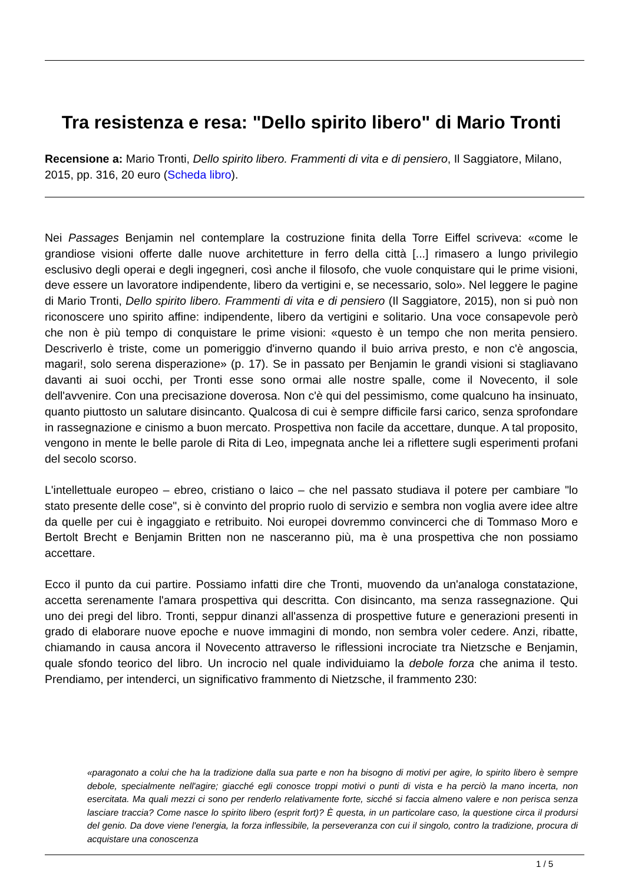Tra resistenza e resa: "Dello spirito libero" di Mario Tronti
Recensione a: Mario Tronti, Dello spirito libero. Frammenti di vita e di pensiero, Il Saggiatore, Milano, 2015, pp. 316, 20 euro (Scheda libro).
Nei Passages Benjamin nel contemplare la costruzione finita della Torre Eiffel scriveva: «come le grandiose visioni offerte dalle nuove architetture in ferro della città [...] rimasero a lungo privilegio esclusivo degli operai e degli ingegneri, così anche il filosofo, che vuole conquistare qui le prime visioni, deve essere un lavoratore indipendente, libero da vertigini e, se necessario, solo». Nel leggere le pagine di Mario Tronti, Dello spirito libero. Frammenti di vita e di pensiero (Il Saggiatore, 2015), non si può non riconoscere uno spirito affine: indipendente, libero da vertigini e solitario. Una voce consapevole però che non è più tempo di conquistare le prime visioni: «questo è un tempo che non merita pensiero. Descriverlo è triste, come un pomeriggio d'inverno quando il buio arriva presto, e non c'è angoscia, magari!, solo serena disperazione» (p. 17). Se in passato per Benjamin le grandi visioni si stagliavano davanti ai suoi occhi, per Tronti esse sono ormai alle nostre spalle, come il Novecento, il sole dell'avvenire. Con una precisazione doverosa. Non c'è qui del pessimismo, come qualcuno ha insinuato, quanto piuttosto un salutare disincanto. Qualcosa di cui è sempre difficile farsi carico, senza sprofondare in rassegnazione e cinismo a buon mercato. Prospettiva non facile da accettare, dunque. A tal proposito, vengono in mente le belle parole di Rita di Leo, impegnata anche lei a riflettere sugli esperimenti profani del secolo scorso.
L'intellettuale europeo – ebreo, cristiano o laico – che nel passato studiava il potere per cambiare "lo stato presente delle cose", si è convinto del proprio ruolo di servizio e sembra non voglia avere idee altre da quelle per cui è ingaggiato e retribuito. Noi europei dovremmo convincerci che di Tommaso Moro e Bertolt Brecht e Benjamin Britten non ne nasceranno più, ma è una prospettiva che non possiamo accettare.
Ecco il punto da cui partire. Possiamo infatti dire che Tronti, muovendo da un'analoga constatazione, accetta serenamente l'amara prospettiva qui descritta. Con disincanto, ma senza rassegnazione. Qui uno dei pregi del libro. Tronti, seppur dinanzi all'assenza di prospettive future e generazioni presenti in grado di elaborare nuove epoche e nuove immagini di mondo, non sembra voler cedere. Anzi, ribatte, chiamando in causa ancora il Novecento attraverso le riflessioni incrociate tra Nietzsche e Benjamin, quale sfondo teorico del libro. Un incrocio nel quale individuiamo la debole forza che anima il testo. Prendiamo, per intenderci, un significativo frammento di Nietzsche, il frammento 230:
«paragonato a colui che ha la tradizione dalla sua parte e non ha bisogno di motivi per agire, lo spirito libero è sempre debole, specialmente nell'agire; giacché egli conosce troppi motivi o punti di vista e ha perciò la mano incerta, non esercitata. Ma quali mezzi ci sono per renderlo relativamente forte, sicché si faccia almeno valere e non perisca senza lasciare traccia? Come nasce lo spirito libero (esprit fort)? È questa, in un particolare caso, la questione circa il prodursi del genio. Da dove viene l'energia, la forza inflessibile, la perseveranza con cui il singolo, contro la tradizione, procura di acquistare una conoscenza
1 / 5